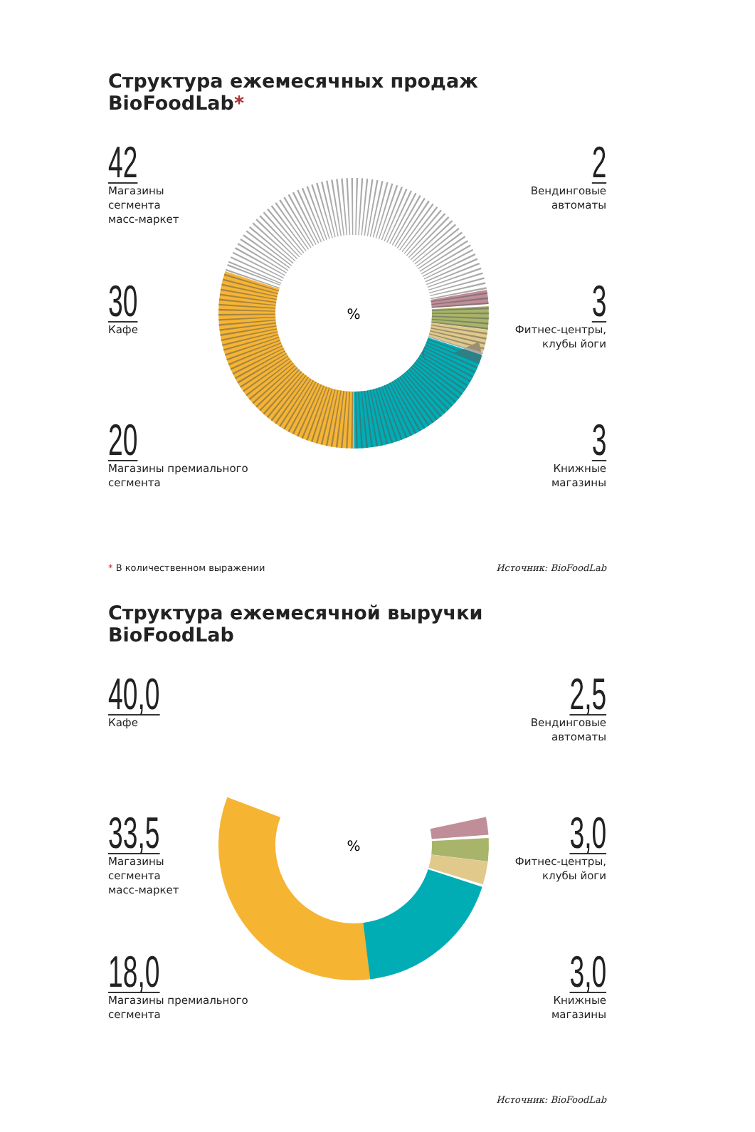Структура ежемесячных продаж BioFoodLab*
%
42
Магазины
сегмента
масс-маркет
30
Кафе
20
Магазины премиального
сегмента
2
Вендинговые
автоматы
3
Фитнес-центры,
клубы йоги
3
Книжные
магазины
* В количественном выражении Источник: BioFoodLab
Структура ежемесячной выручки BioFoodLab
%
40,0
Кафе
33,5
Магазины
сегмента
масс-маркет
18,0
Магазины премиального
сегмента
2,5
Вендинговые
автоматы
3,0
Фитнес-центры,
клубы йоги
3,0
Книжные
магазины
Источник: BioFoodLab